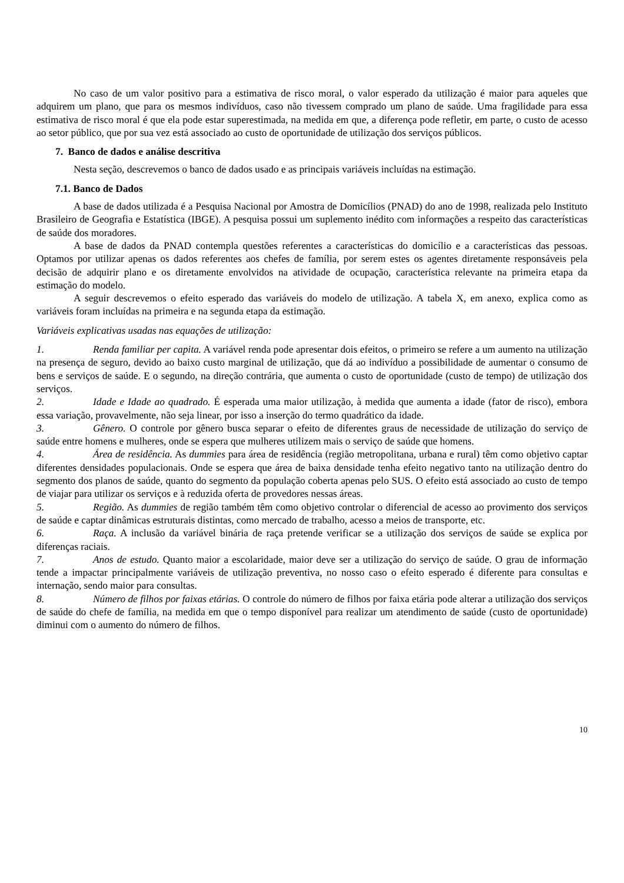No caso de um valor positivo para a estimativa de risco moral, o valor esperado da utilização é maior para aqueles que adquirem um plano, que para os mesmos indivíduos, caso não tivessem comprado um plano de saúde. Uma fragilidade para essa estimativa de risco moral é que ela pode estar superestimada, na medida em que, a diferença pode refletir, em parte, o custo de acesso ao setor público, que por sua vez está associado ao custo de oportunidade de utilização dos serviços públicos.
7. Banco de dados e análise descritiva
Nesta seção, descrevemos o banco de dados usado e as principais variáveis incluídas na estimação.
7.1. Banco de Dados
A base de dados utilizada é a Pesquisa Nacional por Amostra de Domicílios (PNAD) do ano de 1998, realizada pelo Instituto Brasileiro de Geografia e Estatística (IBGE). A pesquisa possui um suplemento inédito com informações a respeito das características de saúde dos moradores.
A base de dados da PNAD contempla questões referentes a características do domicílio e a características das pessoas. Optamos por utilizar apenas os dados referentes aos chefes de família, por serem estes os agentes diretamente responsáveis pela decisão de adquirir plano e os diretamente envolvidos na atividade de ocupação, característica relevante na primeira etapa da estimação do modelo.
A seguir descrevemos o efeito esperado das variáveis do modelo de utilização. A tabela X, em anexo, explica como as variáveis foram incluídas na primeira e na segunda etapa da estimação.
Variáveis explicativas usadas nas equações de utilização:
1. Renda familiar per capita. A variável renda pode apresentar dois efeitos, o primeiro se refere a um aumento na utilização na presença de seguro, devido ao baixo custo marginal de utilização, que dá ao indivíduo a possibilidade de aumentar o consumo de bens e serviços de saúde. E o segundo, na direção contrária, que aumenta o custo de oportunidade (custo de tempo) de utilização dos serviços.
2. Idade e Idade ao quadrado. É esperada uma maior utilização, à medida que aumenta a idade (fator de risco), embora essa variação, provavelmente, não seja linear, por isso a inserção do termo quadrático da idade.
3. Gênero. O controle por gênero busca separar o efeito de diferentes graus de necessidade de utilização do serviço de saúde entre homens e mulheres, onde se espera que mulheres utilizem mais o serviço de saúde que homens.
4. Área de residência. As dummies para área de residência (região metropolitana, urbana e rural) têm como objetivo captar diferentes densidades populacionais. Onde se espera que área de baixa densidade tenha efeito negativo tanto na utilização dentro do segmento dos planos de saúde, quanto do segmento da população coberta apenas pelo SUS. O efeito está associado ao custo de tempo de viajar para utilizar os serviços e à reduzida oferta de provedores nessas áreas.
5. Região. As dummies de região também têm como objetivo controlar o diferencial de acesso ao provimento dos serviços de saúde e captar dinâmicas estruturais distintas, como mercado de trabalho, acesso a meios de transporte, etc.
6. Raça. A inclusão da variável binária de raça pretende verificar se a utilização dos serviços de saúde se explica por diferenças raciais.
7. Anos de estudo. Quanto maior a escolaridade, maior deve ser a utilização do serviço de saúde. O grau de informação tende a impactar principalmente variáveis de utilização preventiva, no nosso caso o efeito esperado é diferente para consultas e internação, sendo maior para consultas.
8. Número de filhos por faixas etárias. O controle do número de filhos por faixa etária pode alterar a utilização dos serviços de saúde do chefe de família, na medida em que o tempo disponível para realizar um atendimento de saúde (custo de oportunidade) diminui com o aumento do número de filhos.
10